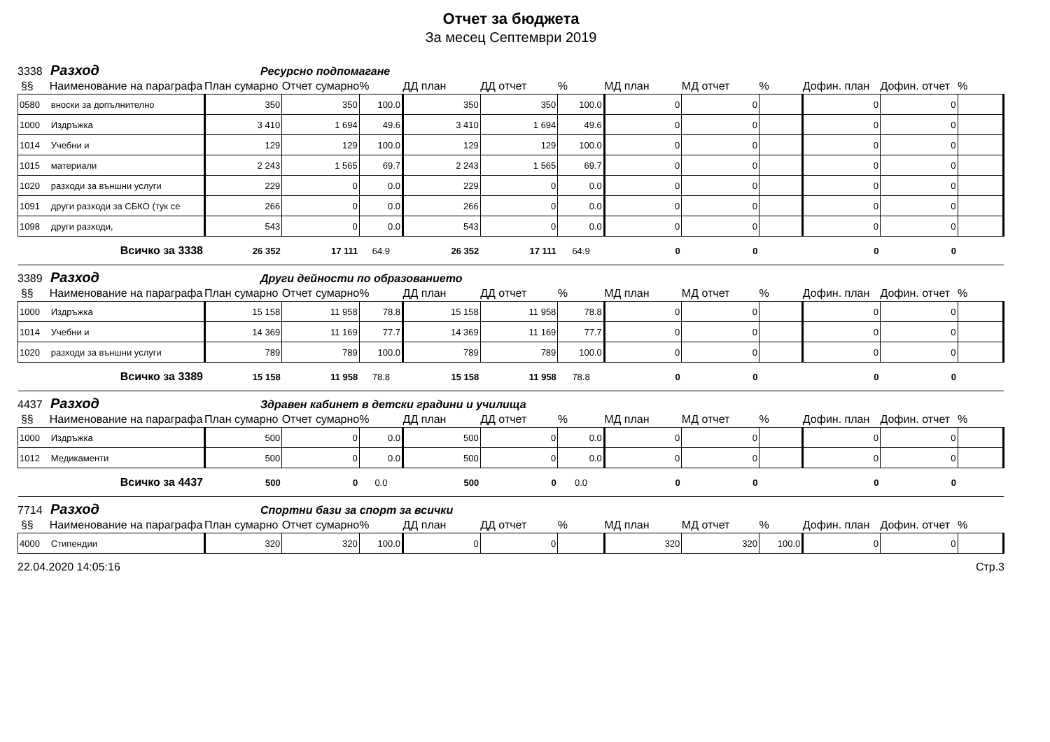Отчет за бюджета
За месец Септември 2019
3338 Разход Ресурсно подпомагане
| §§ | Наименование на параграфа | План сумарно | Отчет сумарно | % | ДД план | ДД отчет | % | МД план | МД отчет | % | Дофин. план | Дофин. отчет | % |
| --- | --- | --- | --- | --- | --- | --- | --- | --- | --- | --- | --- | --- | --- |
| 0580 | вноски за допълнително | 350 | 350 | 100.0 | 350 | 350 | 100.0 | 0 | 0 | | 0 | 0 | |
| 1000 | Издръжка | 3 410 | 1 694 | 49.6 | 3 410 | 1 694 | 49.6 | 0 | 0 | | 0 | 0 | |
| 1014 | Учебни и | 129 | 129 | 100.0 | 129 | 129 | 100.0 | 0 | 0 | | 0 | 0 | |
| 1015 | материали | 2 243 | 1 565 | 69.7 | 2 243 | 1 565 | 69.7 | 0 | 0 | | 0 | 0 | |
| 1020 | разходи за външни услуги | 229 | 0 | 0.0 | 229 | 0 | 0.0 | 0 | 0 | | 0 | 0 | |
| 1091 | други разходи за СБКО (тук се | 266 | 0 | 0.0 | 266 | 0 | 0.0 | 0 | 0 | | 0 | 0 | |
| 1098 | други разходи, | 543 | 0 | 0.0 | 543 | 0 | 0.0 | 0 | 0 | | 0 | 0 | |
| | Всичко за 3338 | 26 352 | 17 111 | 64.9 | 26 352 | 17 111 | 64.9 | 0 | 0 | | 0 | 0 | |
3389 Разход Други дейности по образованието
| §§ | Наименование на параграфа | План сумарно | Отчет сумарно | % | ДД план | ДД отчет | % | МД план | МД отчет | % | Дофин. план | Дофин. отчет | % |
| --- | --- | --- | --- | --- | --- | --- | --- | --- | --- | --- | --- | --- | --- |
| 1000 | Издръжка | 15 158 | 11 958 | 78.8 | 15 158 | 11 958 | 78.8 | 0 | 0 | | 0 | 0 | |
| 1014 | Учебни и | 14 369 | 11 169 | 77.7 | 14 369 | 11 169 | 77.7 | 0 | 0 | | 0 | 0 | |
| 1020 | разходи за външни услуги | 789 | 789 | 100.0 | 789 | 789 | 100.0 | 0 | 0 | | 0 | 0 | |
| | Всичко за 3389 | 15 158 | 11 958 | 78.8 | 15 158 | 11 958 | 78.8 | 0 | 0 | | 0 | 0 | |
4437 Разход Здравен кабинет в детски градини и училища
| §§ | Наименование на параграфа | План сумарно | Отчет сумарно | % | ДД план | ДД отчет | % | МД план | МД отчет | % | Дофин. план | Дофин. отчет | % |
| --- | --- | --- | --- | --- | --- | --- | --- | --- | --- | --- | --- | --- | --- |
| 1000 | Издръжка | 500 | 0 | 0.0 | 500 | 0 | 0.0 | 0 | 0 | | 0 | 0 | |
| 1012 | Медикаменти | 500 | 0 | 0.0 | 500 | 0 | 0.0 | 0 | 0 | | 0 | 0 | |
| | Всичко за 4437 | 500 | 0 | 0.0 | 500 | 0 | 0.0 | 0 | 0 | | 0 | 0 | |
7714 Разход Спортни бази за спорт за всички
| §§ | Наименование на параграфа | План сумарно | Отчет сумарно | % | ДД план | ДД отчет | % | МД план | МД отчет | % | Дофин. план | Дофин. отчет | % |
| --- | --- | --- | --- | --- | --- | --- | --- | --- | --- | --- | --- | --- | --- |
| 4000 | Стипендии | 320 | 320 | 100.0 | 0 | 0 | | 320 | 320 | 100.0 | 0 | 0 | |
22.04.2020 14:05:16 Стр.3